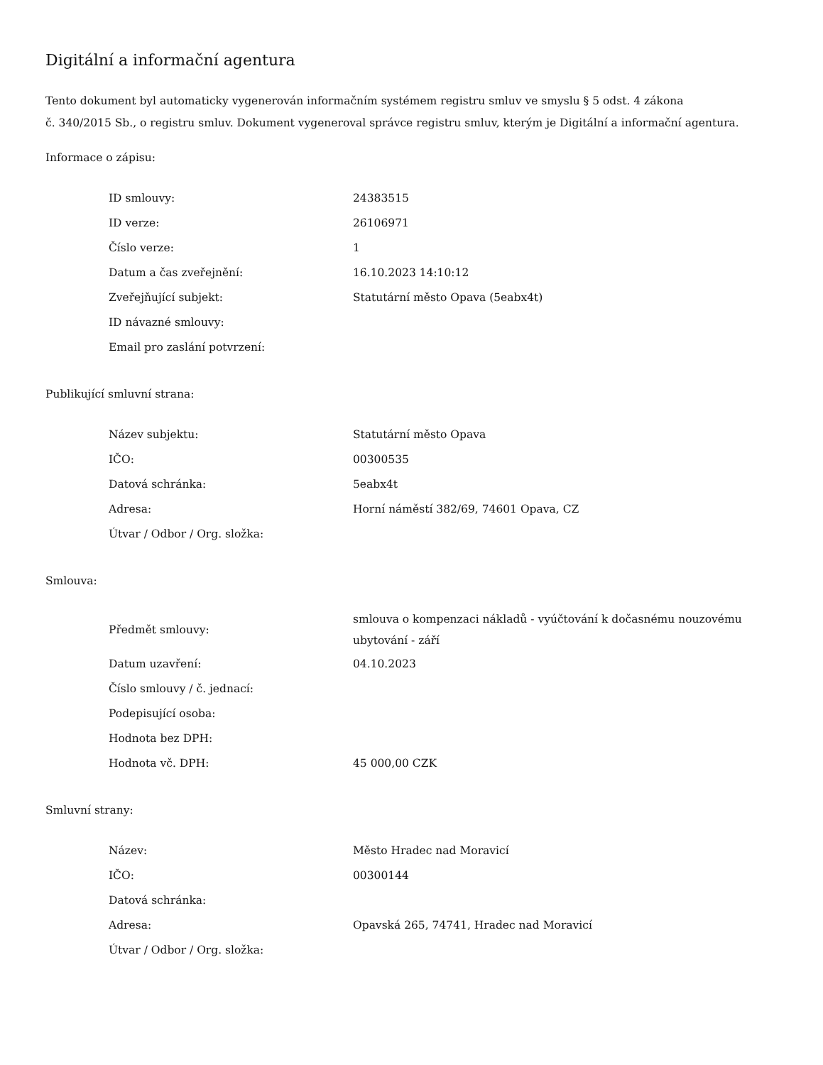Digitální a informační agentura
Tento dokument byl automaticky vygenerován informačním systémem registru smluv ve smyslu § 5 odst. 4 zákona
č. 340/2015 Sb., o registru smluv. Dokument vygeneroval správce registru smluv, kterým je Digitální a informační agentura.
Informace o zápisu:
| ID smlouvy: | 24383515 |
| ID verze: | 26106971 |
| Číslo verze: | 1 |
| Datum a čas zveřejnění: | 16.10.2023 14:10:12 |
| Zveřejňující subjekt: | Statutární město Opava (5eabx4t) |
| ID návazné smlouvy: | |
| Email pro zaslání potvrzení: | |
Publikující smluvní strana:
| Název subjektu: | Statutární město Opava |
| IČO: | 00300535 |
| Datová schránka: | 5eabx4t |
| Adresa: | Horní náměstí 382/69, 74601 Opava, CZ |
| Útvar / Odbor / Org. složka: | |
Smlouva:
| Předmět smlouvy: | smlouva o kompenzaci nákladů - vyúčtování k dočasnému nouzovému ubytování - září |
| Datum uzavření: | 04.10.2023 |
| Číslo smlouvy / č. jednací: | |
| Podepisující osoba: | |
| Hodnota bez DPH: | |
| Hodnota vč. DPH: | 45 000,00 CZK |
Smluvní strany:
| Název: | Město Hradec nad Moravicí |
| IČO: | 00300144 |
| Datová schránka: | |
| Adresa: | Opavská 265, 74741, Hradec nad Moravicí |
| Útvar / Odbor / Org. složka: | |